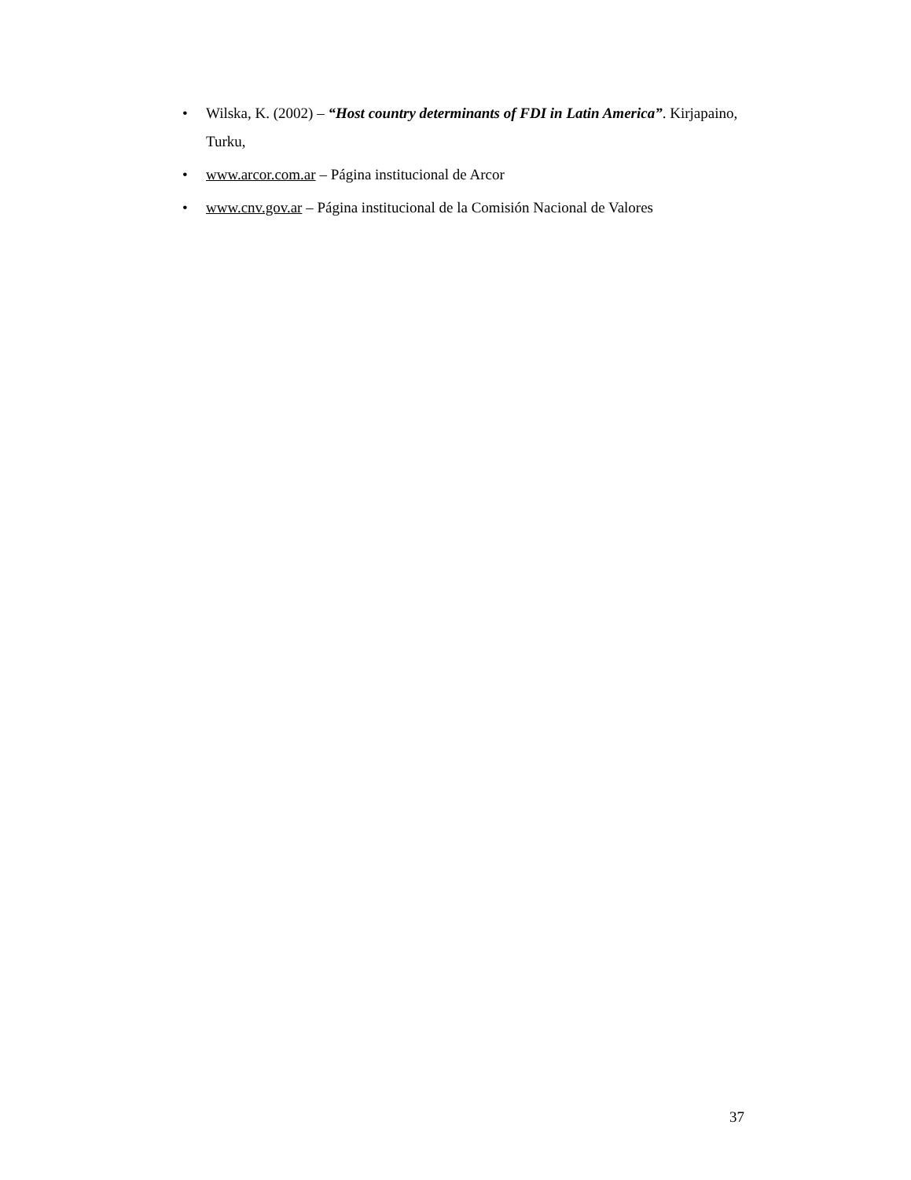• Wilska, K. (2002) – “Host country determinants of FDI in Latin America”. Kirjapaino, Turku,
• www.arcor.com.ar – Página institucional de Arcor
• www.cnv.gov.ar – Página institucional de la Comisión Nacional de Valores
37